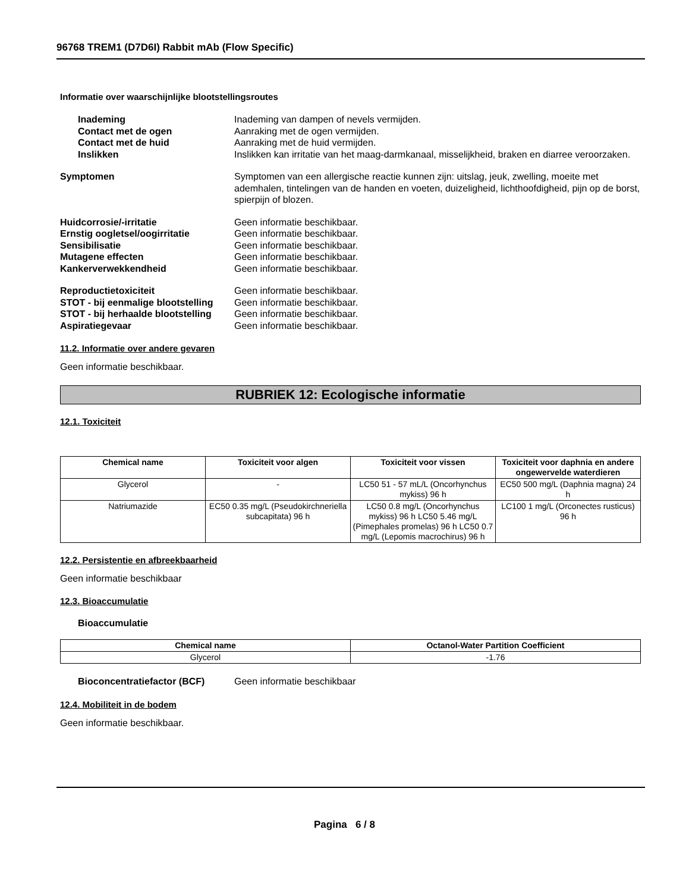96768 TREM1 (D7D6I) Rabbit mAb (Flow Specific)
Informatie over waarschijnlijke blootstellingsroutes
Inademing Inademing van dampen of nevels vermijden.
Contact met de ogen Aanraking met de ogen vermijden.
Contact met de huid Aanraking met de huid vermijden.
Inslikken Inslikken kan irritatie van het maag-darmkanaal, misselijkheid, braken en diarree veroorzaken.
Symptomen Symptomen van een allergische reactie kunnen zijn: uitslag, jeuk, zwelling, moeite met ademhalen, tintelingen van de handen en voeten, duizeligheid, lichthoofdigheid, pijn op de borst, spierpijn of blozen.
Huidcorrosie/-irritatie Geen informatie beschikbaar.
Ernstig oogletsel/oogirritatie Geen informatie beschikbaar.
Sensibilisatie Geen informatie beschikbaar.
Mutagene effecten Geen informatie beschikbaar.
Kankerverwekkendheid Geen informatie beschikbaar.
Reproductietoxiciteit Geen informatie beschikbaar.
STOT - bij eenmalige blootstelling
Geen informatie beschikbaar.
STOT - bij herhaalde blootstelling
Geen informatie beschikbaar.
Aspiratiegevaar Geen informatie beschikbaar.
11.2. Informatie over andere gevaren
Geen informatie beschikbaar.
RUBRIEK 12: Ecologische informatie
12.1. Toxiciteit
| Chemical name | Toxiciteit voor algen | Toxiciteit voor vissen | Toxiciteit voor daphnia en andere ongewervelde waterdieren |
| --- | --- | --- | --- |
| Glycerol | - | LC50 51 - 57 mL/L (Oncorhynchus mykiss) 96 h | EC50 500 mg/L (Daphnia magna) 24 h |
| Natriumazide | EC50 0.35 mg/L (Pseudokirchneriella subcapitata) 96 h | LC50 0.8 mg/L (Oncorhynchus mykiss) 96 h LC50 5.46 mg/L (Pimephales promelas) 96 h LC50 0.7 mg/L (Lepomis macrochirus) 96 h | LC100 1 mg/L (Orconectes rusticus) 96 h |
12.2. Persistentie en afbreekbaarheid
Geen informatie beschikbaar
12.3. Bioaccumulatie
Bioaccumulatie
| Chemical name | Octanol-Water Partition Coefficient |
| --- | --- |
| Glycerol | -1.76 |
Bioconcentratiefactor (BCF) Geen informatie beschikbaar
12.4. Mobiliteit in de bodem
Geen informatie beschikbaar.
Pagina 6 / 8